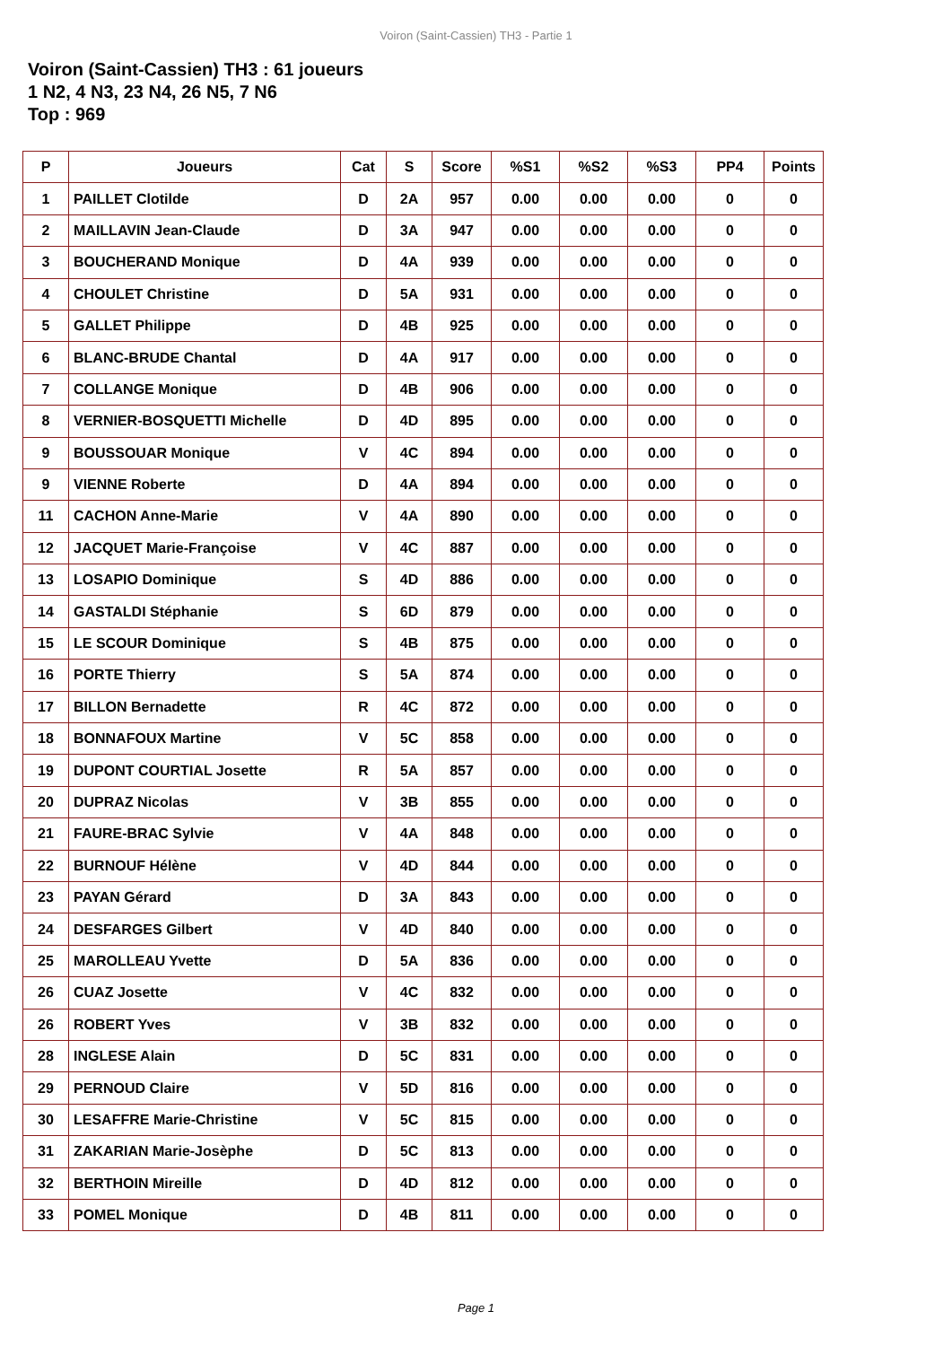Voiron (Saint-Cassien) TH3 - Partie 1
Voiron (Saint-Cassien) TH3 : 61 joueurs
1 N2, 4 N3, 23 N4, 26 N5, 7 N6
Top : 969
| P | Joueurs | Cat | S | Score | %S1 | %S2 | %S3 | PP4 | Points |
| --- | --- | --- | --- | --- | --- | --- | --- | --- | --- |
| 1 | PAILLET Clotilde | D | 2A | 957 | 0.00 | 0.00 | 0.00 | 0 | 0 |
| 2 | MAILLAVIN Jean-Claude | D | 3A | 947 | 0.00 | 0.00 | 0.00 | 0 | 0 |
| 3 | BOUCHERAND Monique | D | 4A | 939 | 0.00 | 0.00 | 0.00 | 0 | 0 |
| 4 | CHOULET Christine | D | 5A | 931 | 0.00 | 0.00 | 0.00 | 0 | 0 |
| 5 | GALLET Philippe | D | 4B | 925 | 0.00 | 0.00 | 0.00 | 0 | 0 |
| 6 | BLANC-BRUDE Chantal | D | 4A | 917 | 0.00 | 0.00 | 0.00 | 0 | 0 |
| 7 | COLLANGE Monique | D | 4B | 906 | 0.00 | 0.00 | 0.00 | 0 | 0 |
| 8 | VERNIER-BOSQUETTI Michelle | D | 4D | 895 | 0.00 | 0.00 | 0.00 | 0 | 0 |
| 9 | BOUSSOUAR Monique | V | 4C | 894 | 0.00 | 0.00 | 0.00 | 0 | 0 |
| 9 | VIENNE Roberte | D | 4A | 894 | 0.00 | 0.00 | 0.00 | 0 | 0 |
| 11 | CACHON Anne-Marie | V | 4A | 890 | 0.00 | 0.00 | 0.00 | 0 | 0 |
| 12 | JACQUET Marie-Françoise | V | 4C | 887 | 0.00 | 0.00 | 0.00 | 0 | 0 |
| 13 | LOSAPIO Dominique | S | 4D | 886 | 0.00 | 0.00 | 0.00 | 0 | 0 |
| 14 | GASTALDI Stéphanie | S | 6D | 879 | 0.00 | 0.00 | 0.00 | 0 | 0 |
| 15 | LE SCOUR Dominique | S | 4B | 875 | 0.00 | 0.00 | 0.00 | 0 | 0 |
| 16 | PORTE Thierry | S | 5A | 874 | 0.00 | 0.00 | 0.00 | 0 | 0 |
| 17 | BILLON Bernadette | R | 4C | 872 | 0.00 | 0.00 | 0.00 | 0 | 0 |
| 18 | BONNAFOUX Martine | V | 5C | 858 | 0.00 | 0.00 | 0.00 | 0 | 0 |
| 19 | DUPONT COURTIAL Josette | R | 5A | 857 | 0.00 | 0.00 | 0.00 | 0 | 0 |
| 20 | DUPRAZ Nicolas | V | 3B | 855 | 0.00 | 0.00 | 0.00 | 0 | 0 |
| 21 | FAURE-BRAC Sylvie | V | 4A | 848 | 0.00 | 0.00 | 0.00 | 0 | 0 |
| 22 | BURNOUF Hélène | V | 4D | 844 | 0.00 | 0.00 | 0.00 | 0 | 0 |
| 23 | PAYAN Gérard | D | 3A | 843 | 0.00 | 0.00 | 0.00 | 0 | 0 |
| 24 | DESFARGES Gilbert | V | 4D | 840 | 0.00 | 0.00 | 0.00 | 0 | 0 |
| 25 | MAROLLEAU Yvette | D | 5A | 836 | 0.00 | 0.00 | 0.00 | 0 | 0 |
| 26 | CUAZ Josette | V | 4C | 832 | 0.00 | 0.00 | 0.00 | 0 | 0 |
| 26 | ROBERT Yves | V | 3B | 832 | 0.00 | 0.00 | 0.00 | 0 | 0 |
| 28 | INGLESE Alain | D | 5C | 831 | 0.00 | 0.00 | 0.00 | 0 | 0 |
| 29 | PERNOUD Claire | V | 5D | 816 | 0.00 | 0.00 | 0.00 | 0 | 0 |
| 30 | LESAFFRE Marie-Christine | V | 5C | 815 | 0.00 | 0.00 | 0.00 | 0 | 0 |
| 31 | ZAKARIAN Marie-Josèphe | D | 5C | 813 | 0.00 | 0.00 | 0.00 | 0 | 0 |
| 32 | BERTHOIN Mireille | D | 4D | 812 | 0.00 | 0.00 | 0.00 | 0 | 0 |
| 33 | POMEL Monique | D | 4B | 811 | 0.00 | 0.00 | 0.00 | 0 | 0 |
Page 1